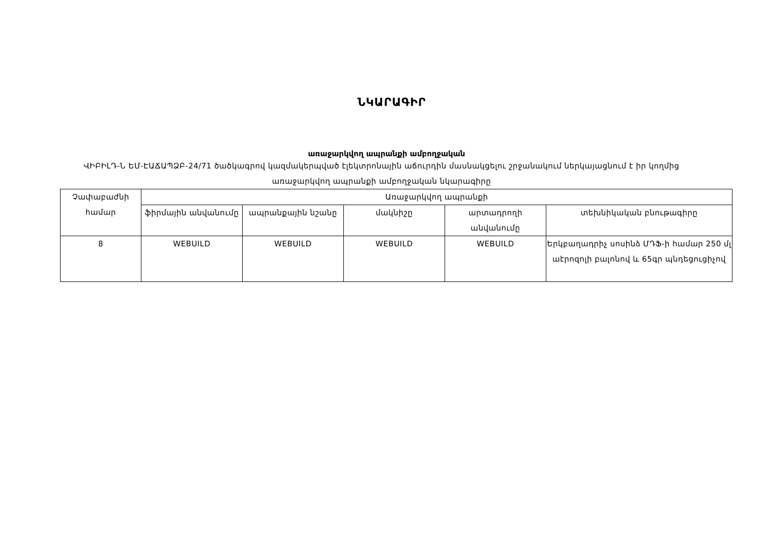ՆԿԱՐԱԳԻՐ
առաջարկվող ապրանքի ամբողջական
ՎԻԲԻԼԴ-Ն ԵՄ-ԷԱՃԱՊՁԲ-24/71 ծածկագրով կազմակերպված էլեկտրոնային աճուրդին մասնակցելու շրջանակում ներկայացնում է իր կողմից առաջարկվող ապրանքի ամբողջական նկարագիրը
| Չափաբաժնի համար | Առաջարկվող ապրանքի | | | | |
| --- | --- | --- | --- | --- | --- |
| | ֆիրմային անվանումը | ապրանքային նշանը | մակնիշը | արտադրողի անվանումը | տեխնիկական բնութագիրը |
| 8 | WEBUILD | WEBUILD | WEBUILD | WEBUILD | Երկբաղադրիչ սոսինձ ՄԴՖ-ի համար 250 մլ աէրոզոլի բալոնով և 65գր պնդեցուցիչով |